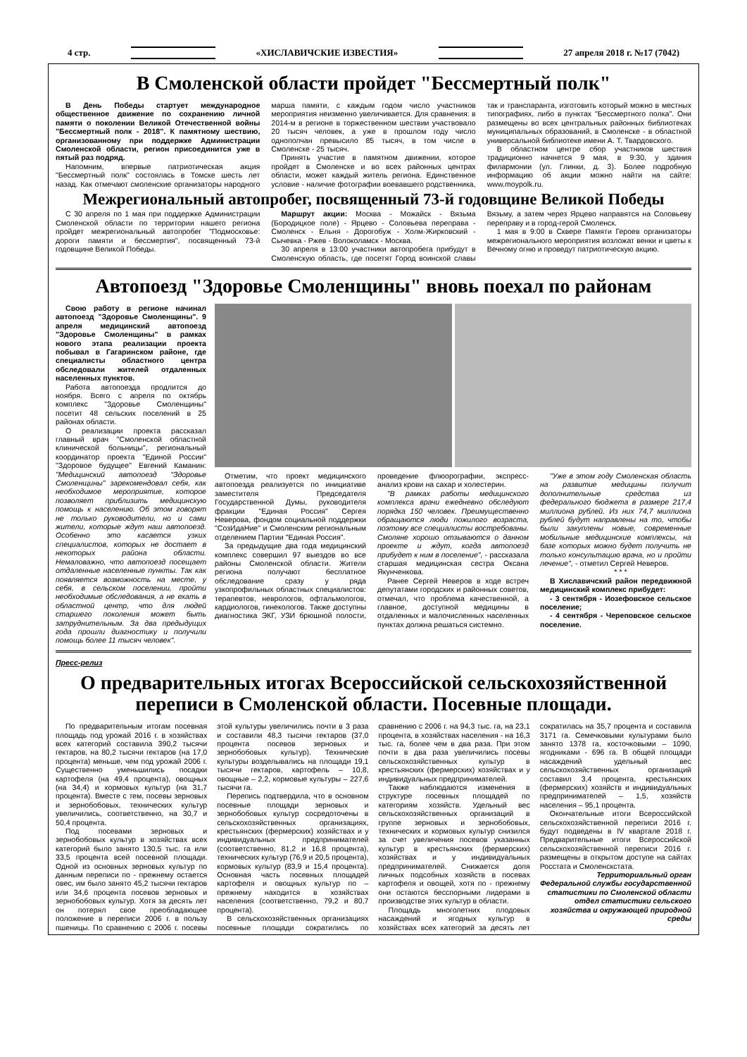4 стр. «ХИСЛАВИЧСКИЕ ИЗВЕСТИЯ» 27 апреля 2018 г. №17 (7042)
В Смоленской области пройдет "Бессмертный полк"
В День Победы стартует международное общественное движение по сохранению личной памяти о поколении Великой Отечественной войны "Бессмертный полк - 2018". К памятному шествию, организованному при поддержке Администрации Смоленской области, регион присоединится уже в пятый раз подряд.
Напомним, впервые патриотическая акция "Бессмертный полк" состоялась в Томске шесть лет назад. Как отмечают смоленские организаторы народного марша памяти, с каждым годом число участников мероприятия неизменно увеличивается. Для сравнения: в 2014-м в регионе в торжественном шествии участвовало 20 тысяч человек, а уже в прошлом году число однополчан превысило 85 тысяч, в том числе в Смоленске - 25 тысяч.
Принять участие в памятном движении, которое пройдет в Смоленске и во всех районных центрах области, может каждый житель региона. Единственное условие - наличие фотографии воевавшего родственника, так и транспаранта, изготовить который можно в местных типографиях, либо в пунктах "Бессмертного полка". Они размещены во всех центральных районных библиотеках муниципальных образований, в Смоленске - в областной универсальной библиотеке имени А. Т. Твардовского.
В областном центре сбор участников шествия традиционно начнется 9 мая, в 9:30, у здания филармонии (ул. Глинки, д. 3). Более подробную информацию об акции можно найти на сайте: www.moypolk.ru.
Межрегиональный автопробег, посвященный 73-й годовщине Великой Победы
С 30 апреля по 1 мая при поддержке Администрации Смоленской области по территории нашего региона пройдет межрегиональный автопробег "Подмосковье: дороги памяти и бессмертия", посвященный 73-й годовщине Великой Победы.
Маршрут акции: Москва - Можайск - Вязьма (Бородицкое поле) - Ярцево - Соловьева переправа - Смоленск - Ельня - Дорогобуж - Холм-Жирковский - Сычевка - Ржев - Волоколамск - Москва.
30 апреля в 13:00 участники автопробега прибудут в Смоленскую область, где посетят Город воинской славы Вязьму, а затем через Ярцево направятся на Соловьеву переправу и в город-герой Смоленск.
1 мая в 9:00 в Сквере Памяти Героев организаторы межрегионального мероприятия возложат венки и цветы к Вечному огню и проведут патриотическую акцию.
Автопоезд "Здоровье Смоленщины" вновь поехал по районам
Свою работу в регионе начинал автопоезд "Здоровье Смоленщины". 9 апреля медицинский автопоезд "Здоровье Смоленщины" в рамках нового этапа реализации проекта побывал в Гагаринском районе, где специалисты областного центра обследовали жителей отдаленных населенных пунктов.
Работа автопоезда продлится до ноября. Всего с апреля по октябрь комплекс "Здоровье Смоленщины" посетит 48 сельских поселений в 25 районах области.
О реализации проекта рассказал главный врач "Смоленской областной клинической больницы", региональный координатор проекта "Единой России" "Здоровое будущее" Евгений Каманин: "Медицинский автопоезд "Здоровье Смоленщины" зарекомендовал себя, как необходимое мероприятие, которое позволяет приблизить медицинскую помощь к населению. Об этом говорят не только руководители, но и сами жители, которые ждут наш автопоезд. Особенно это касается узких специалистов, которых не достает в некоторых района области. Немаловажно, что автопоезд посещает отдаленные населенные пункты. Так как появляется возможность на месте, у себя, в сельском поселении, пройти необходимые обследования, а не ехать в областной центр, что для людей старшего поколения может быть затруднительным. За два предыдущих года прошли диагностику и получили помощь более 11 тысяч человек".
Отметим, что проект медицинского автопоезда реализуется по инициативе заместителя Председателя Государственной Думы, руководителя фракции "Единая Россия" Сергея Неверова, фондом социальной поддержки "СозИдаНие" и Смоленским региональным отделением Партии "Единая Россия".
За предыдущие два года медицинский комплекс совершил 97 выездов во все районы Смоленской области. Жители региона получают бесплатное обследование сразу у ряда узкопрофильных областных специалистов: терапевтов, неврологов, офтальмологов, кардиологов, гинекологов. Также доступны диагностика ЭКГ, УЗИ брюшной полости, проведение флюорографии, экспресс-анализ крови на сахар и холестерин.
"В рамках работы медицинского комплекса врачи ежедневно обследуют порядка 150 человек. Преимущественно обращаются люди пожилого возраста, поэтому все специалисты востребованы. Смоляне хорошо отзываются о данном проекте и ждут, когда автопоезд прибудет к ним в поселение", - рассказала старшая медицинская сестра Оксана Якунченкова.
Ранее Сергей Неверов в ходе встреч депутатами городских и районных советов, отмечал, что проблема качественной, а главное, доступной медицины в отдаленных и малочисленных населенных пунктах должна решаться системно.
"Уже в этом году Смоленская область на развитие медицины получит дополнительные средства из федерального бюджета в размере 217,4 миллиона рублей. Из них 74,7 миллиона рублей будут направлены на то, чтобы были закуплены новые, современные мобильные медицинские комплексы, на базе которых можно будет получить не только консультацию врача, но и пройти лечение", - отметил Сергей Неверов.
* * *
В Хиславичский район передвижной медицинский комплекс прибудет:
- 3 сентября - Иозефовское сельское поселение;
- 4 сентября - Череповское сельское поселение.
Пресс-релиз
О предварительных итогах Всероссийской сельскохозяйственной переписи в Смоленской области. Посевные площади.
По предварительным итогам посевная площадь под урожай 2016 г. в хозяйствах всех категорий составила 390,2 тысячи гектаров, на 80,2 тысячи гектаров (на 17,0 процента) меньше, чем под урожай 2006 г. Существенно уменьшились посадки картофеля (на 49,4 процента), овощных (на 34,4) и кормовых культур (на 31,7 процента). Вместе с тем, посевы зерновых и зернобобовых, технических культур увеличились, соответственно, на 30,7 и 50,4 процента.
Под посевами зерновых и зернобобовых культур в хозяйствах всех категорий было занято 130,5 тыс. га или 33,5 процента всей посевной площади. Одной из основных зерновых культур по данным переписи по - прежнему остается овес, им было занято 45,2 тысячи гектаров или 34,6 процента посевов зерновых и зернобобовых культур. Хотя за десять лет он потерял свое преобладающее положение в переписи 2006 г. в пользу пшеницы. По сравнению с 2006 г. посевы этой культуры увеличились почти в 3 раза и составили 48,3 тысячи гектаров (37,0 процента посевов зерновых и зернобобовых культур). Технические культуры возделывались на площади 19,1 тысячи гектаров, картофель – 10,8, овощные – 2,2, кормовые культуры – 227,6 тысячи га.
Перепись подтвердила, что в основном посевные площади зерновых и зернобобовых культур сосредоточены в сельскохозяйственных организациях, крестьянских (фермерских) хозяйствах и у индивидуальных предпринимателей (соответственно, 81,2 и 16,8 процента), технических культур (76,9 и 20,5 процента), кормовых культур (83,9 и 15,4 процента). Основная часть посевных площадей картофеля и овощных культур по – прежнему находится в хозяйствах населения (соответственно, 79,2 и 80,7 процента).
В сельскохозяйственных организациях посевные площади сократились по сравнению с 2006 г. на 94,3 тыс. га, на 23,1 процента, в хозяйствах населения - на 16,3 тыс. га, более чем в два раза. При этом почти в два раза увеличились посевы сельскохозяйственных культур в крестьянских (фермерских) хозяйствах и у индивидуальных предпринимателей.
Также наблюдаются изменения в структуре посевных площадей по категориям хозяйств. Удельный вес сельскохозяйственных организаций в группе зерновых и зернобобовых, технических и кормовых культур снизился за счет увеличения посевов указанных культур в крестьянских (фермерских) хозяйствах и у индивидуальных предпринимателей. Снижается доля личных подсобных хозяйств в посевах картофеля и овощей, хотя по - прежнему они остаются бесспорными лидерами в производстве этих культур в области.
Площадь многолетних плодовых насаждений и ягодных культур в хозяйствах всех категорий за десять лет сократилась на 35,7 процента и составила 3171 га. Семечковыми культурами было занято 1378 га, косточковыми – 1090, ягодниками - 696 га. В общей площади насаждений удельный вес сельскохозяйственных организаций составил 3,4 процента, крестьянских (фермерских) хозяйств и индивидуальных предпринимателей – 1,5, хозяйств населения – 95,1 процента.
Окончательные итоги Всероссийской сельскохозяйственной переписи 2016 г. будут подведены в IV квартале 2018 г. Предварительные итоги Всероссийской сельскохозяйственной переписи 2016 г. размещены в открытом доступе на сайтах Росстата и Смоленскстата.
Территориальный орган Федеральной службы государственной статистики по Смоленской области отдел статистики сельского хозяйства и окружающей природной среды